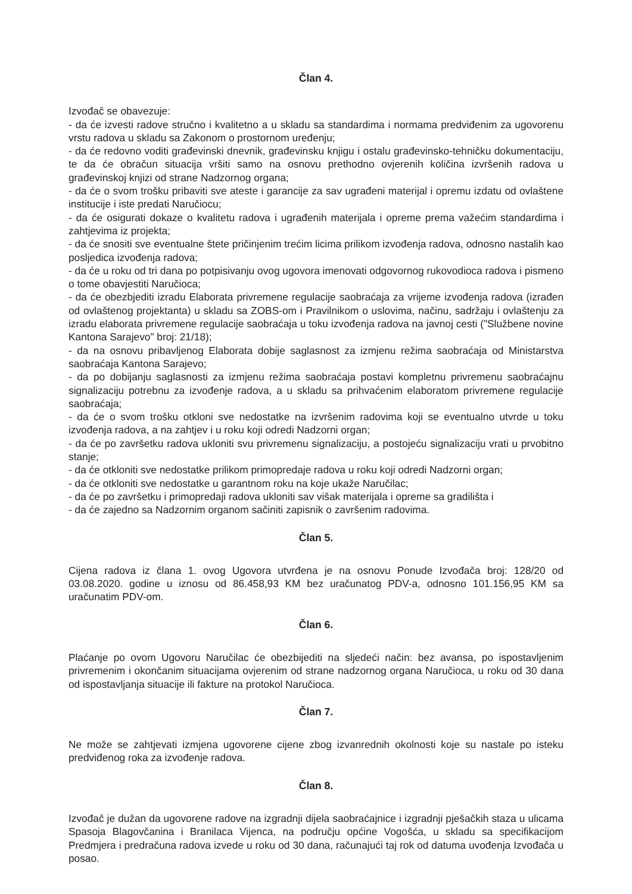Član 4.
Izvođač se obavezuje:
- da će izvesti radove stručno i kvalitetno a u skladu sa standardima i normama predviđenim za ugovorenu vrstu radova u skladu sa Zakonom o prostornom uređenju;
- da će redovno voditi građevinski dnevnik, građevinsku knjigu i ostalu građevinsko-tehničku dokumentaciju, te da će obračun situacija vršiti samo na osnovu prethodno ovjerenih količina izvršenih radova u građevinskoj knjizi od strane Nadzornog organa;
- da će o svom trošku pribaviti sve ateste i garancije za sav ugrađeni materijal i opremu izdatu od ovlaštene institucije i iste predati Naručiocu;
- da će osigurati dokaze o kvalitetu radova i ugrađenih materijala i opreme prema važećim standardima i zahtjevima iz projekta;
- da će snositi sve eventualne štete pričinjenim trećim licima prilikom izvođenja radova, odnosno nastalih kao posljedica izvođenja radova;
- da će u roku od tri dana po potpisivanju ovog ugovora imenovati odgovornog rukovodioca radova i pismeno o tome obavjestiti Naručioca;
- da će obezbjediti izradu Elaborata privremene regulacije saobraćaja za vrijeme izvođenja radova (izrađen od ovlaštenog projektanta) u skladu sa ZOBS-om i Pravilnikom o uslovima, načinu, sadržaju i ovlaštenju za izradu elaborata privremene regulacije saobraćaja u toku izvođenja radova na javnoj cesti ("Službene novine Kantona Sarajevo" broj: 21/18);
- da na osnovu pribavljenog Elaborata dobije saglasnost za izmjenu režima saobraćaja od Ministarstva saobraćaja Kantona Sarajevo;
- da po dobijanju saglasnosti za izmjenu režima saobraćaja postavi kompletnu privremenu saobraćajnu signalizaciju potrebnu za izvođenje radova, a u skladu sa prihvaćenim elaboratom privremene regulacije saobraćaja;
- da će o svom trošku otkloni sve nedostatke na izvršenim radovima koji se eventualno utvrde u toku izvođenja radova, a na zahtjev i u roku koji odredi Nadzorni organ;
- da će po završetku radova ukloniti svu privremenu signalizaciju, a postojeću signalizaciju vrati u prvobitno stanje;
- da će otkloniti sve nedostatke prilikom primopredaje radova u roku koji odredi Nadzorni organ;
- da će otkloniti sve nedostatke u garantnom roku na koje ukaže Naručilac;
- da će po završetku i primopredaji radova ukloniti sav višak materijala i opreme sa gradilišta i
- da će zajedno sa Nadzornim organom sačiniti zapisnik o završenim radovima.
Član 5.
Cijena radova iz člana 1. ovog Ugovora utvrđena je na osnovu Ponude Izvođača broj: 128/20 od 03.08.2020. godine u iznosu od 86.458,93 KM bez uračunatog PDV-a, odnosno 101.156,95 KM sa uračunatim PDV-om.
Član 6.
Plaćanje po ovom Ugovoru Naručilac će obezbijediti na sljedeći način: bez avansa, po ispostavljenim privremenim i okončanim situacijama ovjerenim od strane nadzornog organa Naručioca, u roku od 30 dana od ispostavljanja situacije ili fakture na protokol Naručioca.
Član 7.
Ne može se zahtjevati izmjena ugovorene cijene zbog izvanrednih okolnosti koje su nastale po isteku predviđenog roka za izvođenje radova.
Član 8.
Izvođač je dužan da ugovorene radove na izgradnji dijela saobraćajnice i izgradnji pješačkih staza u ulicama Spasoja Blagovčanina i Branilaca Vijenca, na području općine Vogošća, u skladu sa specifikacijom Predmjera i predračuna radova izvede u roku od 30 dana, računajući taj rok od datuma uvođenja Izvođača u posao.